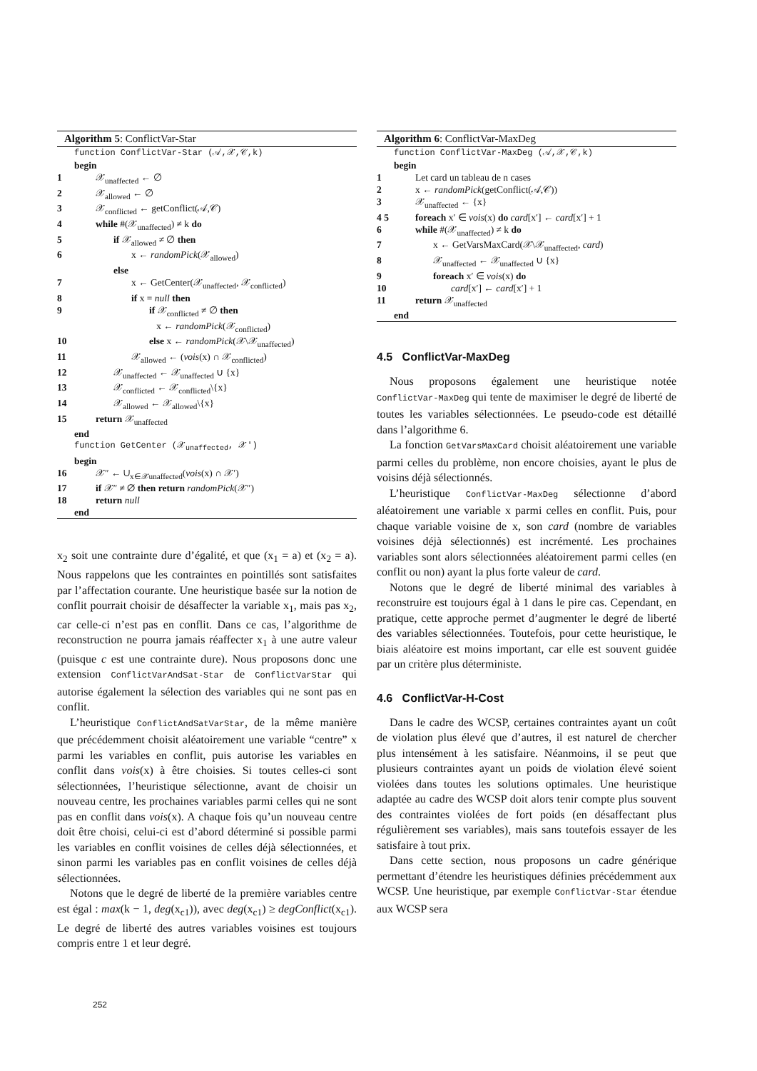Algorithm 5: ConflictVar-Star
function ConflictVar-Star (𝒜,𝒳,𝒞,k)
begin
1 𝒳<sub>unaffected</sub> ← ∅
2 𝒳<sub>allowed</sub> ← ∅
3 𝒳<sub>conflicted</sub> ← getConflict(𝒜,𝒞)
4 while #(𝒳<sub>unaffected</sub>) ≠ k do
5 if 𝒳<sub>allowed</sub> ≠ ∅ then
6 x ← randomPick(𝒳<sub>allowed</sub>)
else
7 x ← GetCenter(𝒳<sub>unaffected</sub>, 𝒳<sub>conflicted</sub>)
8 if x = null then
9 if 𝒳<sub>conflicted</sub> ≠ ∅ then
x ← randomPick(𝒳<sub>conflicted</sub>)
10 else x ← randomPick(𝒳\𝒳<sub>unaffected</sub>)
11 𝒳<sub>allowed</sub> ← (vois(x) ∩ 𝒳<sub>conflicted</sub>)
12 𝒳<sub>unaffected</sub> ← 𝒳<sub>unaffected</sub> ∪ {x}
13 𝒳<sub>conflicted</sub> ← 𝒳<sub>conflicted</sub>\{x}
14 𝒳<sub>allowed</sub> ← 𝒳<sub>allowed</sub>\{x}
15 return 𝒳<sub>unaffected</sub>
end
function GetCenter (𝒳<sub>unaffected</sub>, 𝒳′)
begin
16 𝒳″ ← ∪<sub>x∈𝒳unaffected</sub>(vois(x) ∩ 𝒳′)
17 if 𝒳″ ≠ ∅ then return randomPick(𝒳″)
18 return null
end
x<sub>2</sub> soit une contrainte dure d’égalité, et que (x<sub>1</sub> = a) et (x<sub>2</sub> = a). Nous rappelons que les contraintes en pointillés sont satisfaites par l’affectation courante. Une heuristique basée sur la notion de conflit pourrait choisir de désaffecter la variable x<sub>1</sub>, mais pas x<sub>2</sub>, car celle-ci n’est pas en conflit. Dans ce cas, l’algorithme de reconstruction ne pourra jamais réaffecter x<sub>1</sub> à une autre valeur (puisque c est une contrainte dure). Nous proposons donc une extension ConflictVarAndSat-Star de ConflictVarStar qui autorise également la sélection des variables qui ne sont pas en conflit.
L’heuristique ConflictAndSatVarStar, de la même manière que précédemment choisit aléatoirement une variable “centre” x parmi les variables en conflit, puis autorise les variables en conflit dans vois(x) à être choisies. Si toutes celles-ci sont sélectionnées, l’heuristique sélectionne, avant de choisir un nouveau centre, les prochaines variables parmi celles qui ne sont pas en conflit dans vois(x). A chaque fois qu’un nouveau centre doit être choisi, celui-ci est d’abord déterminé si possible parmi les variables en conflit voisines de celles déjà sélectionnées, et sinon parmi les variables pas en conflit voisines de celles déjà sélectionnées.
Notons que le degré de liberté de la première variables centre est égal : max(k − 1, deg(x<sub>c1</sub>)), avec deg(x<sub>c1</sub>) ≥ degConflict(x<sub>c1</sub>). Le degré de liberté des autres variables voisines est toujours compris entre 1 et leur degré.
Algorithm 6: ConflictVar-MaxDeg
function ConflictVar-MaxDeg (𝒜,𝒳,𝒞,k)
begin
1 Let card un tableau de n cases
2 x ← randomPick(getConflict(𝒜,𝒞))
3 𝒳<sub>unaffected</sub> ← {x}
4 5 foreach x′ ∈ vois(x) do card[x′] ← card[x′] + 1
6 while #(𝒳<sub>unaffected</sub>) ≠ k do
7 x ← GetVarsMaxCard(𝒳\𝒳<sub>unaffected</sub>, card)
8 𝒳<sub>unaffected</sub> ← 𝒳<sub>unaffected</sub> ∪ {x}
9 foreach x′ ∈ vois(x) do
10 card[x′] ← card[x′] + 1
11 return 𝒳<sub>unaffected</sub>
end
4.5 ConflictVar-MaxDeg
Nous proposons également une heuristique notée ConflictVar-MaxDeg qui tente de maximiser le degré de liberté de toutes les variables sélectionnées. Le pseudo-code est détaillé dans l’algorithme 6.
La fonction GetVarsMaxCard choisit aléatoirement une variable parmi celles du problème, non encore choisies, ayant le plus de voisins déjà sélectionnés.
L’heuristique ConflictVar-MaxDeg sélectionne d’abord aléatoirement une variable x parmi celles en conflit. Puis, pour chaque variable voisine de x, son card (nombre de variables voisines déjà sélectionnés) est incrémenté. Les prochaines variables sont alors sélectionnées aléatoirement parmi celles (en conflit ou non) ayant la plus forte valeur de card.
Notons que le degré de liberté minimal des variables à reconstruire est toujours égal à 1 dans le pire cas. Cependant, en pratique, cette approche permet d’augmenter le degré de liberté des variables sélectionnées. Toutefois, pour cette heuristique, le biais aléatoire est moins important, car elle est souvent guidée par un critère plus déterministe.
4.6 ConflictVar-H-Cost
Dans le cadre des WCSP, certaines contraintes ayant un coût de violation plus élevé que d’autres, il est naturel de chercher plus intensément à les satisfaire. Néanmoins, il se peut que plusieurs contraintes ayant un poids de violation élevé soient violées dans toutes les solutions optimales. Une heuristique adaptée au cadre des WCSP doit alors tenir compte plus souvent des contraintes violées de fort poids (en désaffectant plus régulièrement ses variables), mais sans toutefois essayer de les satisfaire à tout prix.
Dans cette section, nous proposons un cadre générique permettant d’étendre les heuristiques définies précédemment aux WCSP. Une heuristique, par exemple ConflictVar-Star étendue aux WCSP sera
252